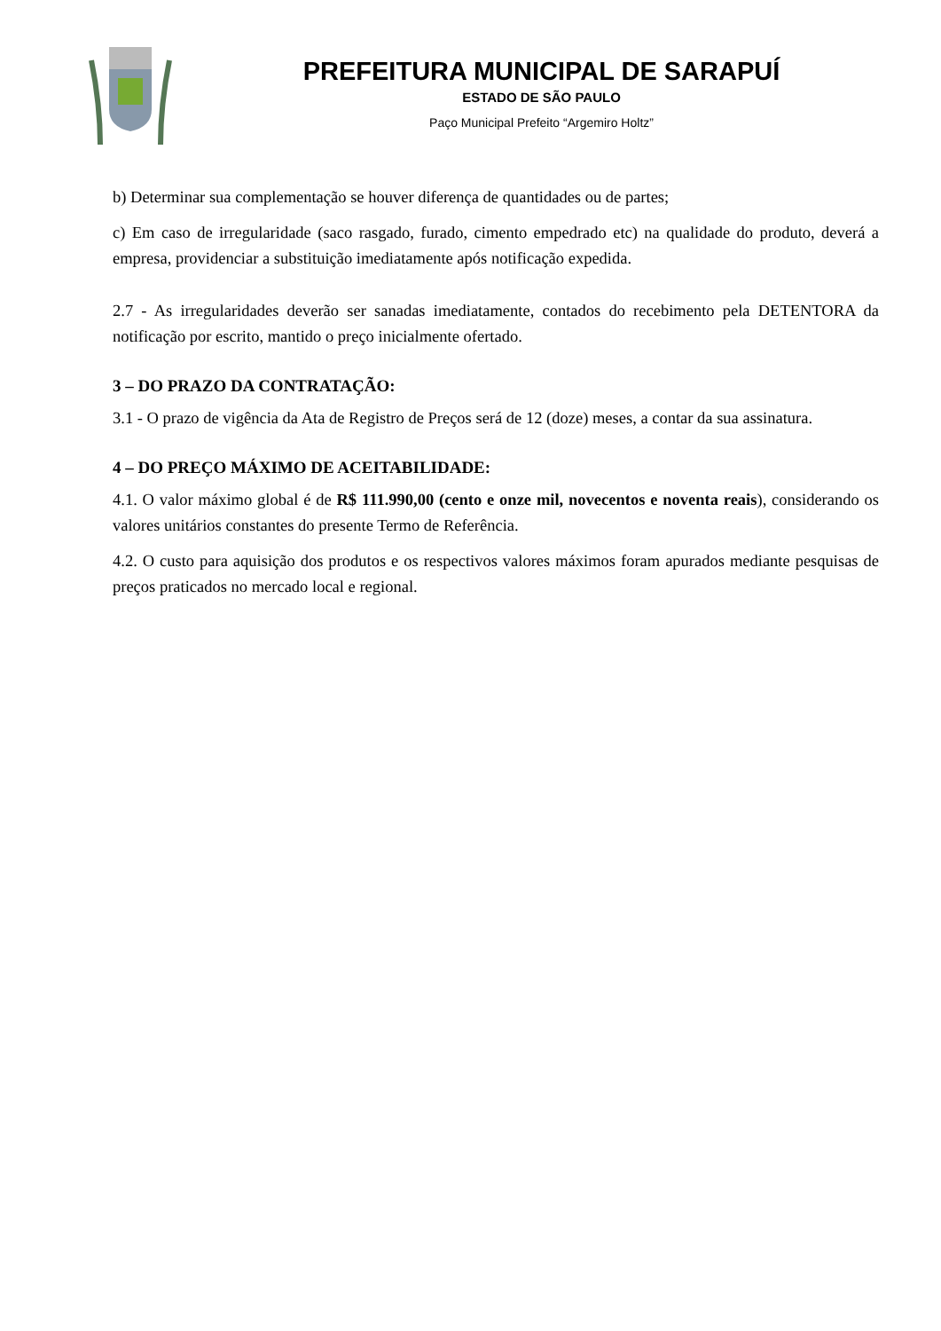PREFEITURA MUNICIPAL DE SARAPUÍ
ESTADO DE SÃO PAULO
Paço Municipal Prefeito “Argemiro Holtz”
b) Determinar sua complementação se houver diferença de quantidades ou de partes;
c) Em caso de irregularidade (saco rasgado, furado, cimento empedrado etc) na qualidade do produto, deverá a empresa, providenciar a substituição imediatamente após notificação expedida.
2.7 - As irregularidades deverão ser sanadas imediatamente, contados do recebimento pela DETENTORA da notificação por escrito, mantido o preço inicialmente ofertado.
3 – DO PRAZO DA CONTRATAÇÃO:
3.1 - O prazo de vigência da Ata de Registro de Preços será de 12 (doze) meses, a contar da sua assinatura.
4 – DO PREÇO MÁXIMO DE ACEITABILIDADE:
4.1. O valor máximo global é de R$ 111.990,00 (cento e onze mil, novecentos e noventa reais), considerando os valores unitários constantes do presente Termo de Referência.
4.2. O custo para aquisição dos produtos e os respectivos valores máximos foram apurados mediante pesquisas de preços praticados no mercado local e regional.